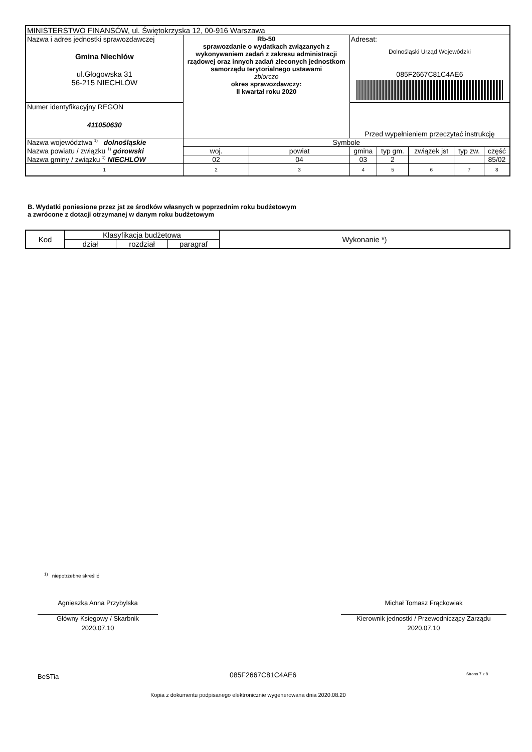| MINISTERSTWO FINANSÓW, ul. Świętokrzyska 12, 00-916 Warszawa | | | | | | | | |
| Nazwa i adres jednostki sprawozdawczej Gmina Niechlów ul.Głogowska 31 56-215 NIECHLÓW | Rb-50 sprawozdanie o wydatkach związanych z wykonywaniem zadań z zakresu administracji rządowej oraz innych zadań zleconych jednostkom samorządu terytorialnego ustawami zbiorczo okres sprawozdawczy: II kwartał roku 2020 | | | Adresat: Dolnośląski Urząd Wojewódzki 085F2667C81C4AE6 | | | | |
| Numer identyfikacyjny REGON 411050630 | | | | Przed wypełnieniem przeczytać instrukcję | | | | |
| Nazwa województwa <sup>1)</sup> dolnośląskie | | Symbole | | | | | | |
| Nazwa powiatu / związku <sup>1)</sup> górowski | | woj. | powiat | gmina | typ gm. | związek jst | typ zw. | część |
| Nazwa gminy / związku <sup>1)</sup> NIECHLÓW | | 02 | 04 | 03 | 2 | | | 85/02 |
| 1 | | 2 | 3 | 4 | 5 | 6 | 7 | 8 |
B. Wydatki poniesione przez jst ze środków własnych w poprzednim roku budżetowym
a zwrócone z dotacji otrzymanej w danym roku budżetowym
| Kod | Klasyfikacja budżetowa | | | Wykonanie *) |
| --- | --- | --- | --- | --- |
| | dział | rozdział | paragraf | |
<sup>1)</sup> niepotrzebne skreślić
Agnieszka Anna Przybylska
Główny Księgowy / Skarbnik
2020.07.10
Michał Tomasz Frąckowiak
Kierownik jednostki / Przewodniczący Zarządu
2020.07.10
BeSTia 085F2667C81C4AE6 Strona 7 z 8
Kopia z dokumentu podpisanego elektronicznie wygenerowana dnia 2020.08.20